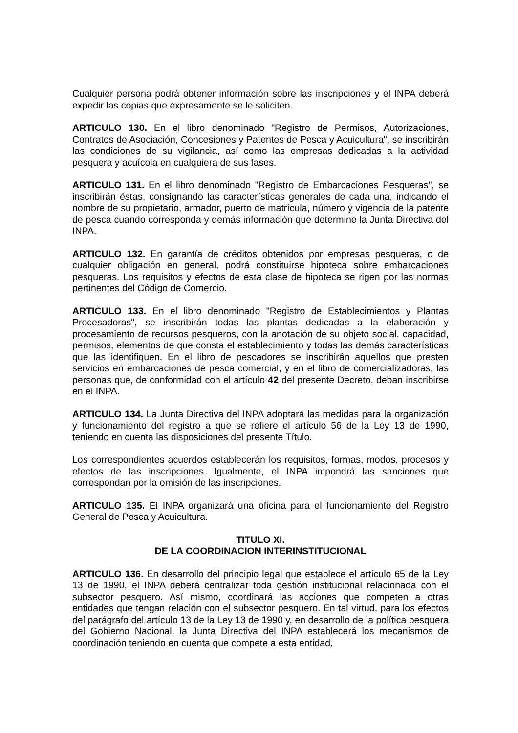Cualquier persona podrá obtener información sobre las inscripciones y el INPA deberá expedir las copias que expresamente se le soliciten.
ARTICULO 130. En el libro denominado "Registro de Permisos, Autorizaciones, Contratos de Asociación, Concesiones y Patentes de Pesca y Acuicultura", se inscribirán las condiciones de su vigilancia, así como las empresas dedicadas a la actividad pesquera y acuícola en cualquiera de sus fases.
ARTICULO 131. En el libro denominado "Registro de Embarcaciones Pesqueras", se inscribirán éstas, consignando las características generales de cada una, indicando el nombre de su propietario, armador, puerto de matrícula, número y vigencia de la patente de pesca cuando corresponda y demás información que determine la Junta Directiva del INPA.
ARTICULO 132. En garantía de créditos obtenidos por empresas pesqueras, o de cualquier obligación en general, podrá constituirse hipoteca sobre embarcaciones pesqueras. Los requisitos y efectos de esta clase de hipoteca se rigen por las normas pertinentes del Código de Comercio.
ARTICULO 133. En el libro denominado "Registro de Establecimientos y Plantas Procesadoras", se inscribirán todas las plantas dedicadas a la elaboración y procesamiento de recursos pesqueros, con la anotación de su objeto social, capacidad, permisos, elementos de que consta el establecimiento y todas las demás características que las identifiquen. En el libro de pescadores se inscribirán aquellos que presten servicios en embarcaciones de pesca comercial, y en el libro de comercializadoras, las personas que, de conformidad con el artículo 42 del presente Decreto, deban inscribirse en el INPA.
ARTICULO 134. La Junta Directiva del INPA adoptará las medidas para la organización y funcionamiento del registro a que se refiere el artículo 56 de la Ley 13 de 1990, teniendo en cuenta las disposiciones del presente Título.
Los correspondientes acuerdos establecerán los requisitos, formas, modos, procesos y efectos de las inscripciones. Igualmente, el INPA impondrá las sanciones que correspondan por la omisión de las inscripciones.
ARTICULO 135. El INPA organizará una oficina para el funcionamiento del Registro General de Pesca y Acuicultura.
TITULO XI.
DE LA COORDINACION INTERINSTITUCIONAL
ARTICULO 136. En desarrollo del principio legal que establece el artículo 65 de la Ley 13 de 1990, el INPA deberá centralizar toda gestión institucional relacionada con el subsector pesquero. Así mismo, coordinará las acciones que competen a otras entidades que tengan relación con el subsector pesquero. En tal virtud, para los efectos del parágrafo del artículo 13 de la Ley 13 de 1990 y, en desarrollo de la política pesquera del Gobierno Nacional, la Junta Directiva del INPA establecerá los mecanismos de coordinación teniendo en cuenta que compete a esta entidad,